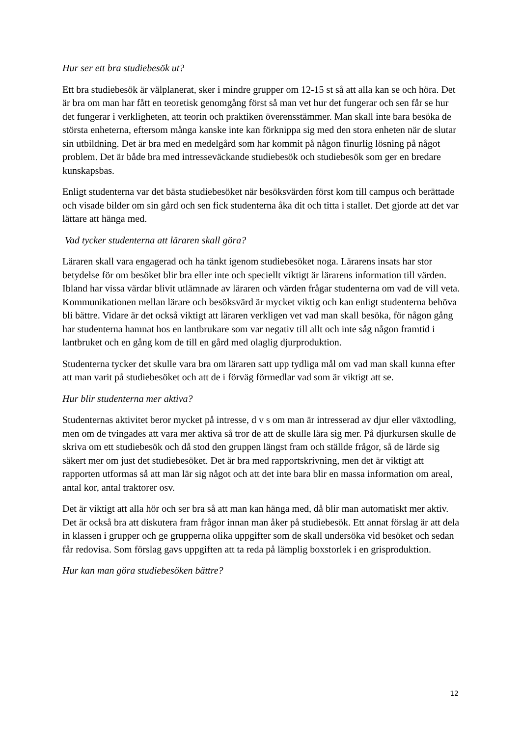Hur ser ett bra studiebesök ut?
Ett bra studiebesök är välplanerat, sker i mindre grupper om 12-15 st så att alla kan se och höra. Det är bra om man har fått en teoretisk genomgång först så man vet hur det fungerar och sen får se hur det fungerar i verkligheten, att teorin och praktiken överensstämmer. Man skall inte bara besöka de största enheterna, eftersom många kanske inte kan förknippa sig med den stora enheten när de slutar sin utbildning. Det är bra med en medelgård som har kommit på någon finurlig lösning på något problem. Det är både bra med intresseväckande studiebesök och studiebesök som ger en bredare kunskapsbas.
Enligt studenterna var det bästa studiebesöket när besöksvärden först kom till campus och berättade och visade bilder om sin gård och sen fick studenterna åka dit och titta i stallet. Det gjorde att det var lättare att hänga med.
Vad tycker studenterna att läraren skall göra?
Läraren skall vara engagerad och ha tänkt igenom studiebesöket noga. Lärarens insats har stor betydelse för om besöket blir bra eller inte och speciellt viktigt är lärarens information till värden. Ibland har vissa värdar blivit utlämnade av läraren och värden frågar studenterna om vad de vill veta. Kommunikationen mellan lärare och besöksvärd är mycket viktig och kan enligt studenterna behöva bli bättre. Vidare är det också viktigt att läraren verkligen vet vad man skall besöka, för någon gång har studenterna hamnat hos en lantbrukare som var negativ till allt och inte såg någon framtid i lantbruket och en gång kom de till en gård med olaglig djurproduktion.
Studenterna tycker det skulle vara bra om läraren satt upp tydliga mål om vad man skall kunna efter att man varit på studiebesöket och att de i förväg förmedlar vad som är viktigt att se.
Hur blir studenterna mer aktiva?
Studenternas aktivitet beror mycket på intresse, d v s om man är intresserad av djur eller växtodling, men om de tvingades att vara mer aktiva så tror de att de skulle lära sig mer. På djurkursen skulle de skriva om ett studiebesök och då stod den gruppen längst fram och ställde frågor, så de lärde sig säkert mer om just det studiebesöket. Det är bra med rapportskrivning, men det är viktigt att rapporten utformas så att man lär sig något och att det inte bara blir en massa information om areal, antal kor, antal traktorer osv.
Det är viktigt att alla hör och ser bra så att man kan hänga med, då blir man automatiskt mer aktiv. Det är också bra att diskutera fram frågor innan man åker på studiebesök. Ett annat förslag är att dela in klassen i grupper och ge grupperna olika uppgifter som de skall undersöka vid besöket och sedan får redovisa. Som förslag gavs uppgiften att ta reda på lämplig boxstorlek i en grisproduktion.
Hur kan man göra studiebesöken bättre?
12